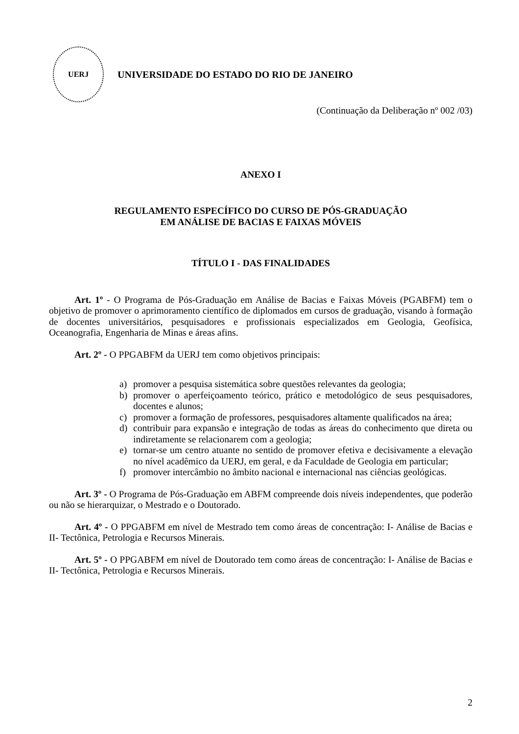UERJ
UNIVERSIDADE DO ESTADO DO RIO DE JANEIRO
(Continuação da Deliberação nº 002 /03)
ANEXO I
REGULAMENTO ESPECÍFICO DO CURSO DE PÓS-GRADUAÇÃO
EM ANÁLISE DE BACIAS E FAIXAS MÓVEIS
TÍTULO I - DAS FINALIDADES
Art. 1º - O Programa de Pós-Graduação em Análise de Bacias e Faixas Móveis (PGABFM) tem o objetivo de promover o aprimoramento científico de diplomados em cursos de graduação, visando à formação de docentes universitários, pesquisadores e profissionais especializados em Geologia, Geofísica, Oceanografia, Engenharia de Minas e áreas afins.
Art. 2º - O PPGABFM da UERJ tem como objetivos principais:
a) promover a pesquisa sistemática sobre questões relevantes da geologia;
b) promover o aperfeiçoamento teórico, prático e metodológico de seus pesquisadores, docentes e alunos;
c) promover a formação de professores, pesquisadores altamente qualificados na área;
d) contribuir para expansão e integração de todas as áreas do conhecimento que direta ou indiretamente se relacionarem com a geologia;
e) tornar-se um centro atuante no sentido de promover efetiva e decisivamente a elevação no nível acadêmico da UERJ, em geral, e da Faculdade de Geologia em particular;
f) promover intercâmbio no âmbito nacional e internacional nas ciências geológicas.
Art. 3º - O Programa de Pós-Graduação em ABFM compreende dois níveis independentes, que poderão ou não se hierarquizar, o Mestrado e o Doutorado.
Art. 4º - O PPGABFM em nível de Mestrado tem como áreas de concentração: I- Análise de Bacias e II- Tectônica, Petrologia e Recursos Minerais.
Art. 5º - O PPGABFM em nível de Doutorado tem como áreas de concentração: I- Análise de Bacias e II- Tectônica, Petrologia e Recursos Minerais.
2